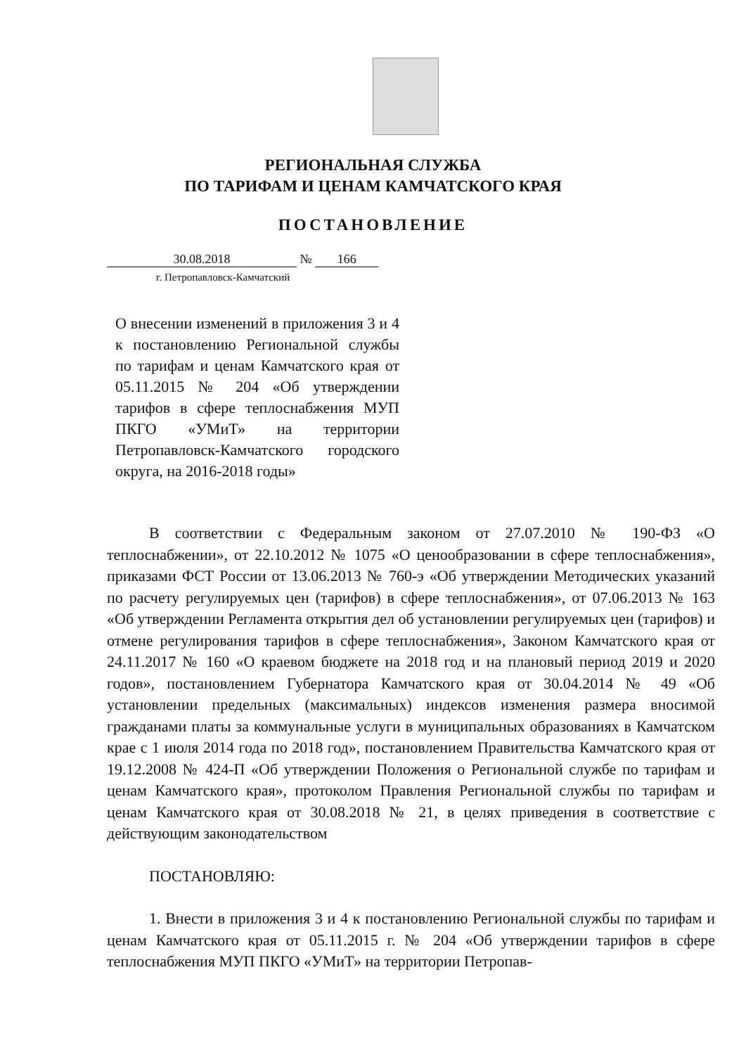РЕГИОНАЛЬНАЯ СЛУЖБА
ПО ТАРИФАМ И ЦЕНАМ КАМЧАТСКОГО КРАЯ
ПОСТАНОВЛЕНИЕ
30.08.2018 № 166
г. Петропавловск-Камчатский
О внесении изменений в приложения 3 и 4 к постановлению Региональной службы по тарифам и ценам Камчатского края от 05.11.2015 № 204 «Об утверждении тарифов в сфере теплоснабжения МУП ПКГО «УМиТ» на территории Петропавловск-Камчатского городского округа, на 2016-2018 годы»
В соответствии с Федеральным законом от 27.07.2010 № 190-ФЗ «О теплоснабжении», от 22.10.2012 № 1075 «О ценообразовании в сфере теплоснабжения», приказами ФСТ России от 13.06.2013 № 760-э «Об утверждении Методических указаний по расчету регулируемых цен (тарифов) в сфере теплоснабжения», от 07.06.2013 № 163 «Об утверждении Регламента открытия дел об установлении регулируемых цен (тарифов) и отмене регулирования тарифов в сфере теплоснабжения», Законом Камчатского края от 24.11.2017 № 160 «О краевом бюджете на 2018 год и на плановый период 2019 и 2020 годов», постановлением Губернатора Камчатского края от 30.04.2014 № 49 «Об установлении предельных (максимальных) индексов изменения размера вносимой гражданами платы за коммунальные услуги в муниципальных образованиях в Камчатском крае с 1 июля 2014 года по 2018 год», постановлением Правительства Камчатского края от 19.12.2008 № 424-П «Об утверждении Положения о Региональной службе по тарифам и ценам Камчатского края», протоколом Правления Региональной службы по тарифам и ценам Камчатского края от 30.08.2018 № 21, в целях приведения в соответствие с действующим законодательством
ПОСТАНОВЛЯЮ:
1. Внести в приложения 3 и 4 к постановлению Региональной службы по тарифам и ценам Камчатского края от 05.11.2015 г. № 204 «Об утверждении тарифов в сфере теплоснабжения МУП ПКГО «УМиТ» на территории Петропав-